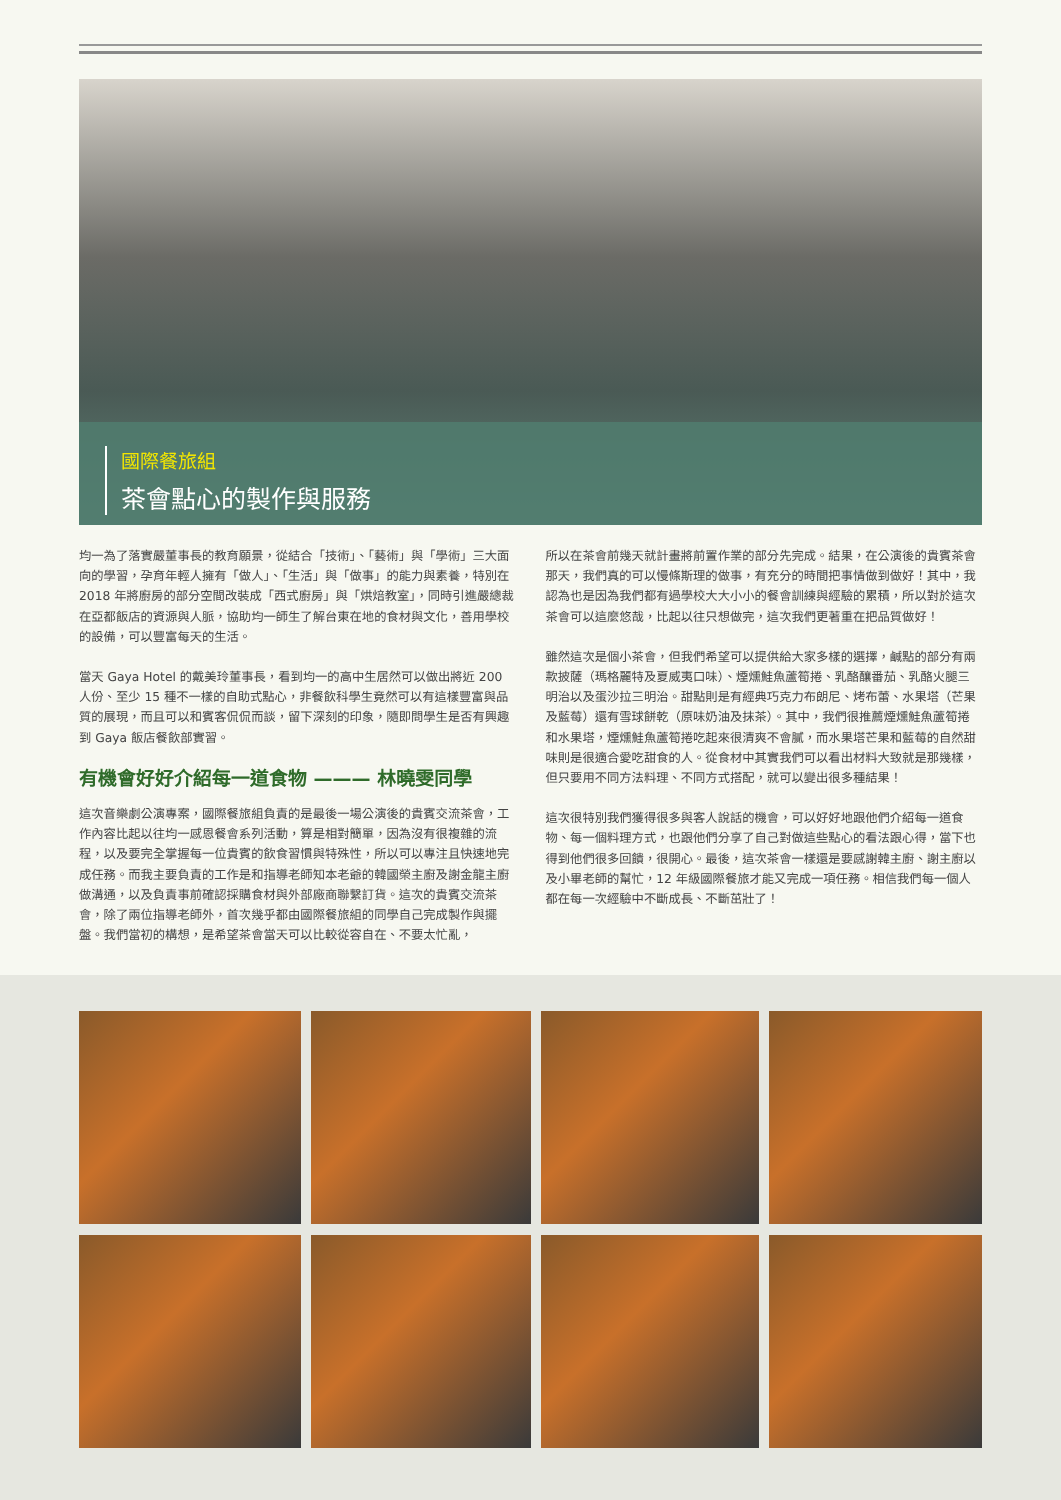國際餐旅組
茶會點心的製作與服務
均一為了落實嚴董事長的教育願景，從結合「技術」、「藝術」與「學術」三大面向的學習，孕育年輕人擁有「做人」、「生活」與「做事」的能力與素養，特別在 2018 年將廚房的部分空間改裝成「西式廚房」與「烘焙教室」，同時引進嚴總裁在亞都飯店的資源與人脈，協助均一師生了解台東在地的食材與文化，善用學校的設備，可以豐富每天的生活。
當天 Gaya Hotel 的戴美玲董事長，看到均一的高中生居然可以做出將近 200 人份、至少 15 種不一樣的自助式點心，非餐飲科學生竟然可以有這樣豐富與品質的展現，而且可以和賓客侃侃而談，留下深刻的印象，隨即問學生是否有興趣到 Gaya 飯店餐飲部實習。
有機會好好介紹每一道食物 ——— 林曉雯同學
這次音樂劇公演專案，國際餐旅組負責的是最後一場公演後的貴賓交流茶會，工作內容比起以往均一感恩餐會系列活動，算是相對簡單，因為沒有很複雜的流程，以及要完全掌握每一位貴賓的飲食習慣與特殊性，所以可以專注且快速地完成任務。而我主要負責的工作是和指導老師知本老爺的韓國榮主廚及謝金龍主廚做溝通，以及負責事前確認採購食材與外部廠商聯繫訂貨。這次的貴賓交流茶會，除了兩位指導老師外，首次幾乎都由國際餐旅組的同學自己完成製作與擺盤。我們當初的構想，是希望茶會當天可以比較從容自在、不要太忙亂，
所以在茶會前幾天就計畫將前置作業的部分先完成。結果，在公演後的貴賓茶會那天，我們真的可以慢條斯理的做事，有充分的時間把事情做到做好！其中，我認為也是因為我們都有過學校大大小小的餐會訓練與經驗的累積，所以對於這次茶會可以這麼悠哉，比起以往只想做完，這次我們更著重在把品質做好！
雖然這次是個小茶會，但我們希望可以提供給大家多樣的選擇，鹹點的部分有兩款披薩（瑪格麗特及夏威夷口味）、煙燻鮭魚蘆筍捲、乳酪釀番茄、乳酪火腿三明治以及蛋沙拉三明治。甜點則是有經典巧克力布朗尼、烤布蕾、水果塔（芒果及藍莓）還有雪球餅乾（原味奶油及抹茶）。其中，我們很推薦煙燻鮭魚蘆筍捲和水果塔，煙燻鮭魚蘆筍捲吃起來很清爽不會膩，而水果塔芒果和藍莓的自然甜味則是很適合愛吃甜食的人。從食材中其實我們可以看出材料大致就是那幾樣，但只要用不同方法料理、不同方式搭配，就可以變出很多種結果！
這次很特別我們獲得很多與客人說話的機會，可以好好地跟他們介紹每一道食物、每一個料理方式，也跟他們分享了自己對做這些點心的看法跟心得，當下也得到他們很多回饋，很開心。最後，這次茶會一樣還是要感謝韓主廚、謝主廚以及小畢老師的幫忙，12 年級國際餐旅才能又完成一項任務。相信我們每一個人都在每一次經驗中不斷成長、不斷茁壯了！